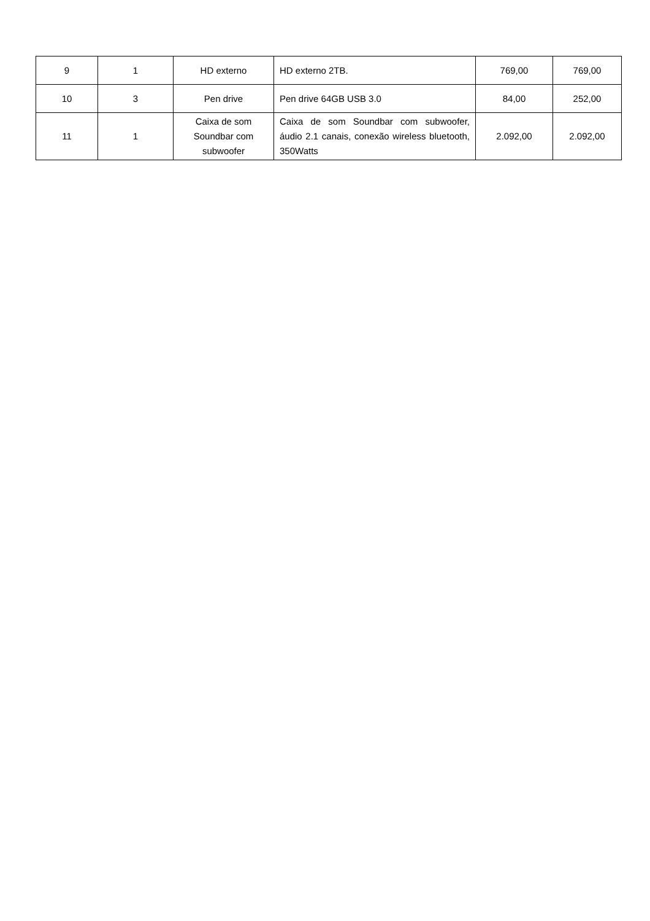| 9 | 1 | HD externo | HD externo 2TB. | 769,00 | 769,00 |
| 10 | 3 | Pen drive | Pen drive 64GB USB 3.0 | 84,00 | 252,00 |
| 11 | 1 | Caixa de som Soundbar com subwoofer | Caixa de som Soundbar com subwoofer, áudio 2.1 canais, conexão wireless bluetooth, 350Watts | 2.092,00 | 2.092,00 |